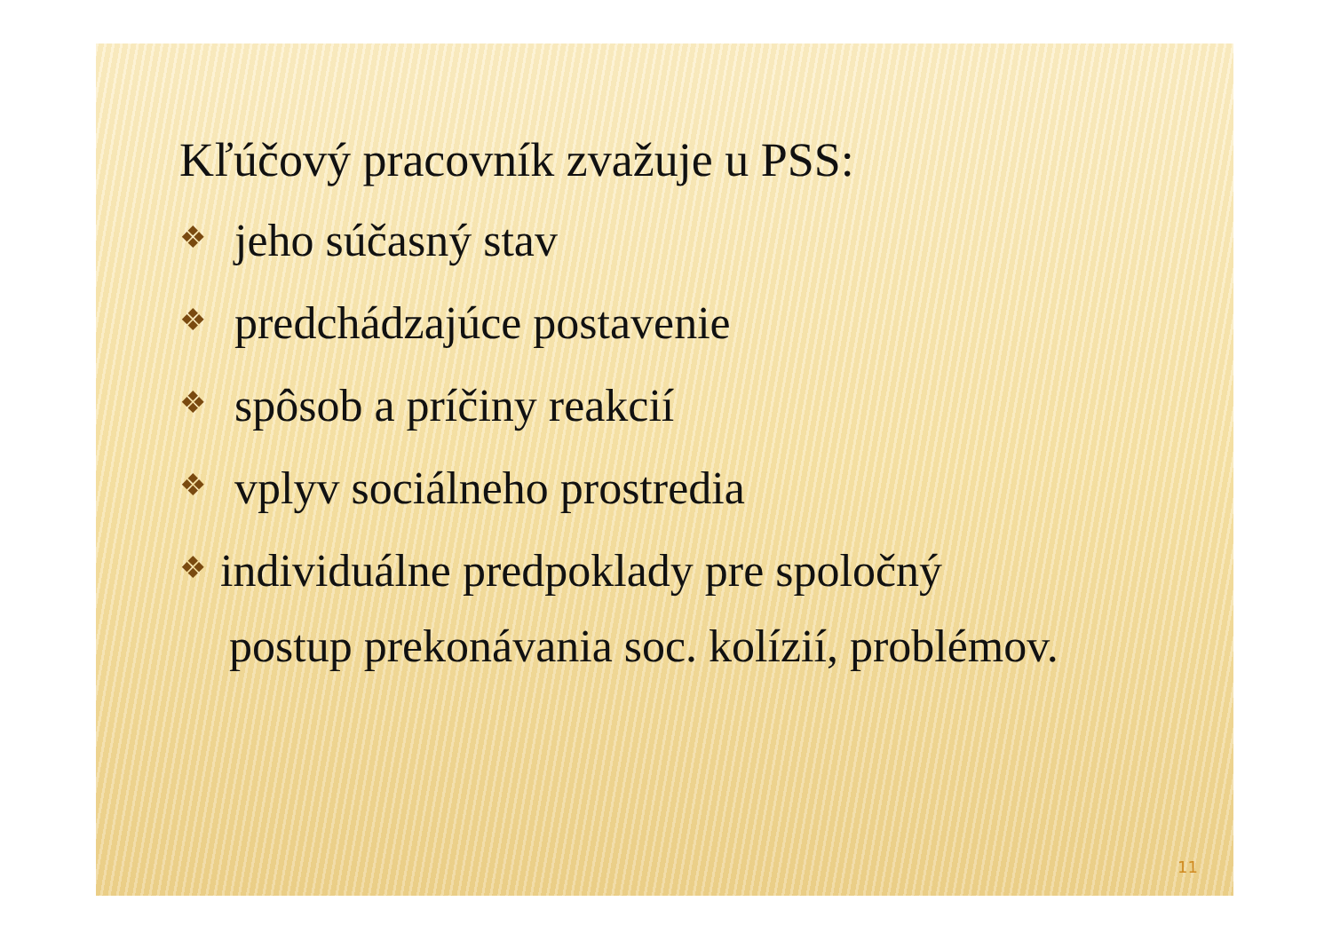Kľúčový pracovník zvažuje u PSS:
❖ jeho súčasný stav
❖ predchádzajúce postavenie
❖ spôsob a príčiny reakcií
❖ vplyv sociálneho prostredia
❖ individuálne predpoklady pre spoločný
postup prekonávania soc. kolízií, problémov.
11